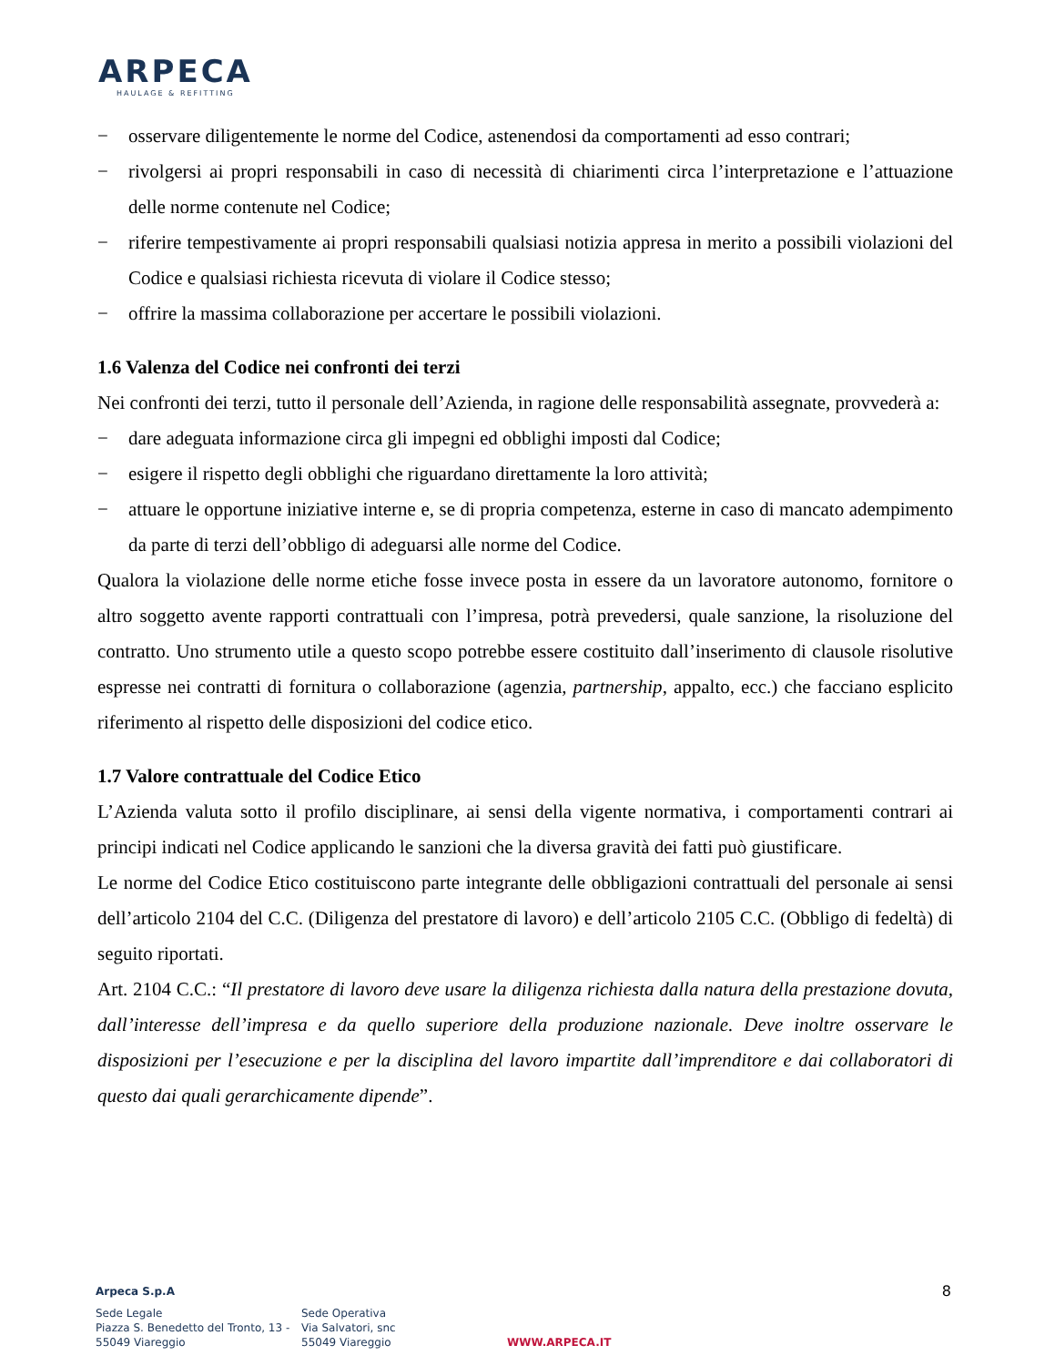ARPECA
HAULAGE & REFITTING
− osservare diligentemente le norme del Codice, astenendosi da comportamenti ad esso contrari;
− rivolgersi ai propri responsabili in caso di necessità di chiarimenti circa l’interpretazione e l’attuazione delle norme contenute nel Codice;
− riferire tempestivamente ai propri responsabili qualsiasi notizia appresa in merito a possibili violazioni del Codice e qualsiasi richiesta ricevuta di violare il Codice stesso;
− offrire la massima collaborazione per accertare le possibili violazioni.
1.6 Valenza del Codice nei confronti dei terzi
Nei confronti dei terzi, tutto il personale dell’Azienda, in ragione delle responsabilità assegnate, provvederà a:
− dare adeguata informazione circa gli impegni ed obblighi imposti dal Codice;
− esigere il rispetto degli obblighi che riguardano direttamente la loro attività;
− attuare le opportune iniziative interne e, se di propria competenza, esterne in caso di mancato adempimento da parte di terzi dell’obbligo di adeguarsi alle norme del Codice.
Qualora la violazione delle norme etiche fosse invece posta in essere da un lavoratore autonomo, fornitore o altro soggetto avente rapporti contrattuali con l’impresa, potrà prevedersi, quale sanzione, la risoluzione del contratto. Uno strumento utile a questo scopo potrebbe essere costituito dall’inserimento di clausole risolutive espresse nei contratti di fornitura o collaborazione (agenzia, partnership, appalto, ecc.) che facciano esplicito riferimento al rispetto delle disposizioni del codice etico.
1.7 Valore contrattuale del Codice Etico
L’Azienda valuta sotto il profilo disciplinare, ai sensi della vigente normativa, i comportamenti contrari ai principi indicati nel Codice applicando le sanzioni che la diversa gravità dei fatti può giustificare.
Le norme del Codice Etico costituiscono parte integrante delle obbligazioni contrattuali del personale ai sensi dell’articolo 2104 del C.C. (Diligenza del prestatore di lavoro) e dell’articolo 2105 C.C. (Obbligo di fedeltà) di seguito riportati.
Art. 2104 C.C.: “Il prestatore di lavoro deve usare la diligenza richiesta dalla natura della prestazione dovuta, dall’interesse dell’impresa e da quello superiore della produzione nazionale. Deve inoltre osservare le disposizioni per l’esecuzione e per la disciplina del lavoro impartite dall’imprenditore e dai collaboratori di questo dai quali gerarchicamente dipende”.
8 Arpeca S.p.A
Sede Legale
Piazza S. Benedetto del Tronto, 13 -
55049 Viareggio
Sede Operativa
Via Salvatori, snc
55049 Viareggio
WWW.ARPECA.IT